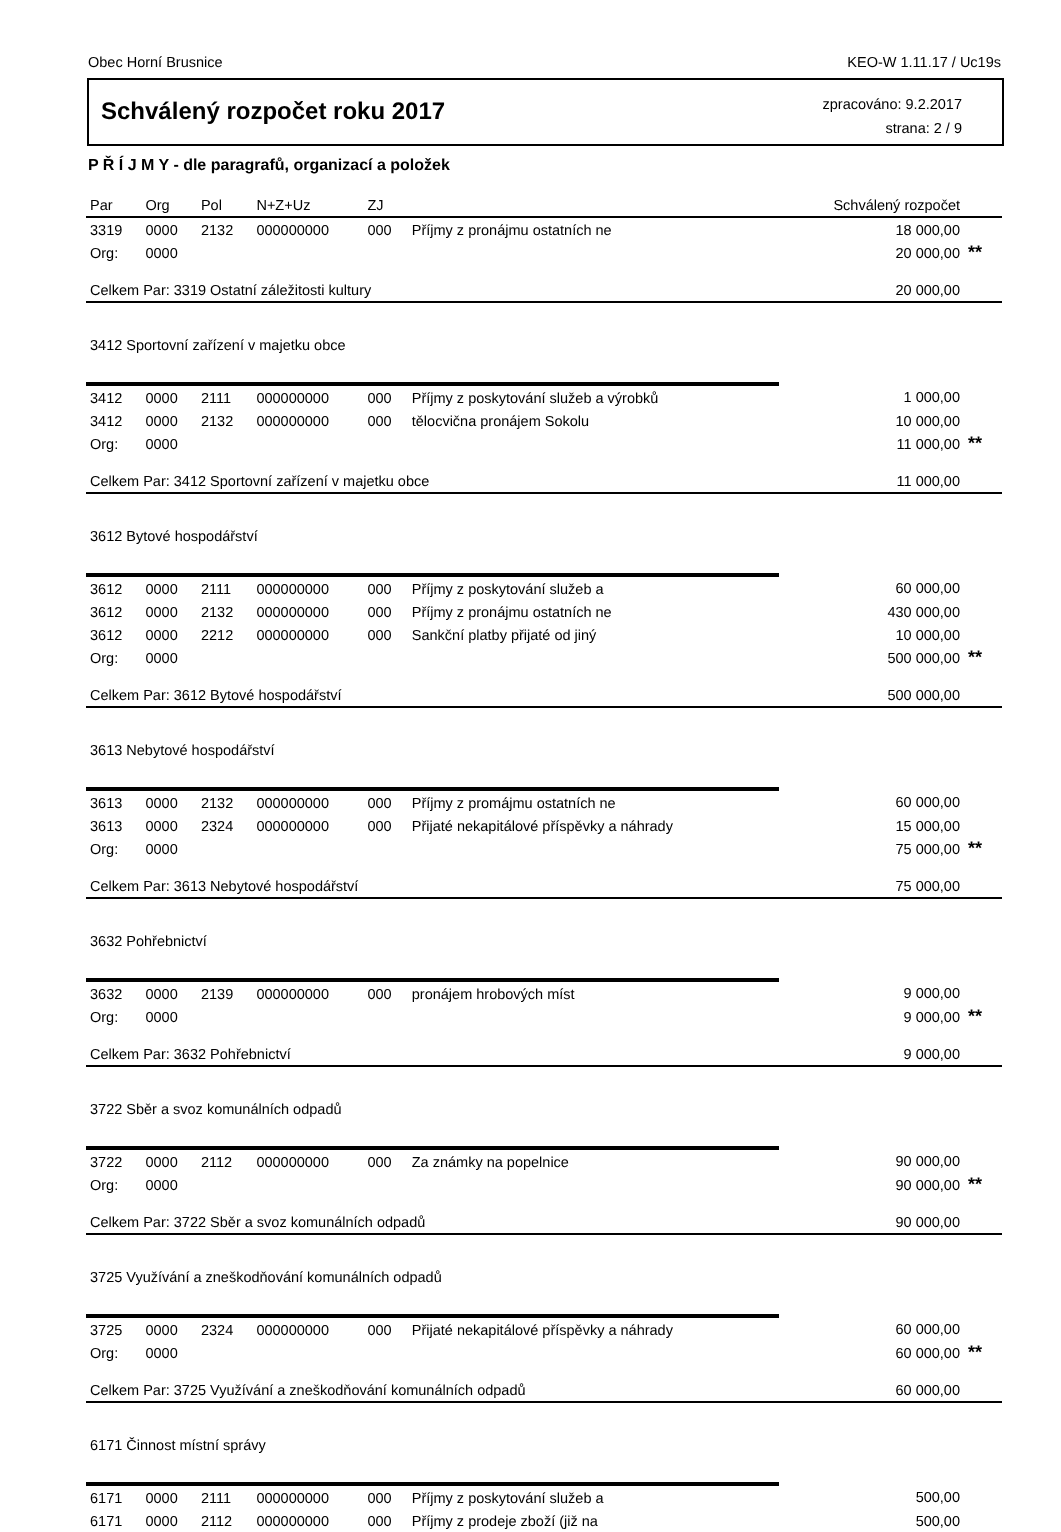Obec Horní Brusnice KEO-W 1.11.17 / Uc19s
Schválený rozpočet roku 2017
zpracováno: 9.2.2017
strana: 2 / 9
P Ř Í J M Y - dle paragrafů, organizací a položek
| Par | Org | Pol | N+Z+Uz | ZJ | | Schválený rozpočet | |
| --- | --- | --- | --- | --- | --- | --- | --- |
| 3319 | 0000 | 2132 | 000000000 | 000 | Příjmy z pronájmu ostatních ne | 18 000,00 | |
| Org: | 0000 | | | | | 20 000,00 | ** |
| Celkem Par: 3319 Ostatní záležitosti kultury | | | | | | 20 000,00 | |
| 3412 Sportovní zařízení v majetku obce | | | | | | | |
| 3412 | 0000 | 2111 | 000000000 | 000 | Příjmy z poskytování služeb a výrobků | 1 000,00 | |
| 3412 | 0000 | 2132 | 000000000 | 000 | tělocvična pronájem Sokolu | 10 000,00 | |
| Org: | 0000 | | | | | 11 000,00 | ** |
| Celkem Par: 3412 Sportovní zařízení v majetku obce | | | | | | 11 000,00 | |
| 3612 Bytové hospodářství | | | | | | | |
| 3612 | 0000 | 2111 | 000000000 | 000 | Příjmy z poskytování služeb a | 60 000,00 | |
| 3612 | 0000 | 2132 | 000000000 | 000 | Příjmy z pronájmu ostatních ne | 430 000,00 | |
| 3612 | 0000 | 2212 | 000000000 | 000 | Sankční platby přijaté od jiný | 10 000,00 | |
| Org: | 0000 | | | | | 500 000,00 | ** |
| Celkem Par: 3612 Bytové hospodářství | | | | | | 500 000,00 | |
| 3613 Nebytové hospodářství | | | | | | | |
| 3613 | 0000 | 2132 | 000000000 | 000 | Příjmy z promájmu ostatních ne | 60 000,00 | |
| 3613 | 0000 | 2324 | 000000000 | 000 | Přijaté nekapitálové příspěvky a náhrady | 15 000,00 | |
| Org: | 0000 | | | | | 75 000,00 | ** |
| Celkem Par: 3613 Nebytové hospodářství | | | | | | 75 000,00 | |
| 3632 Pohřebnictví | | | | | | | |
| 3632 | 0000 | 2139 | 000000000 | 000 | pronájem hrobových míst | 9 000,00 | |
| Org: | 0000 | | | | | 9 000,00 | ** |
| Celkem Par: 3632 Pohřebnictví | | | | | | 9 000,00 | |
| 3722 Sběr a svoz komunálních odpadů | | | | | | | |
| 3722 | 0000 | 2112 | 000000000 | 000 | Za známky na popelnice | 90 000,00 | |
| Org: | 0000 | | | | | 90 000,00 | ** |
| Celkem Par: 3722 Sběr a svoz komunálních odpadů | | | | | | 90 000,00 | |
| 3725 Využívání a zneškodňování komunálních odpadů | | | | | | | |
| 3725 | 0000 | 2324 | 000000000 | 000 | Přijaté nekapitálové příspěvky a náhrady | 60 000,00 | |
| Org: | 0000 | | | | | 60 000,00 | ** |
| Celkem Par: 3725 Využívání a zneškodňování komunálních odpadů | | | | | | 60 000,00 | |
| 6171 Činnost místní správy | | | | | | | |
| 6171 | 0000 | 2111 | 000000000 | 000 | Příjmy z poskytování služeb a | 500,00 | |
| 6171 | 0000 | 2112 | 000000000 | 000 | Příjmy z prodeje zboží (již na | 500,00 | |